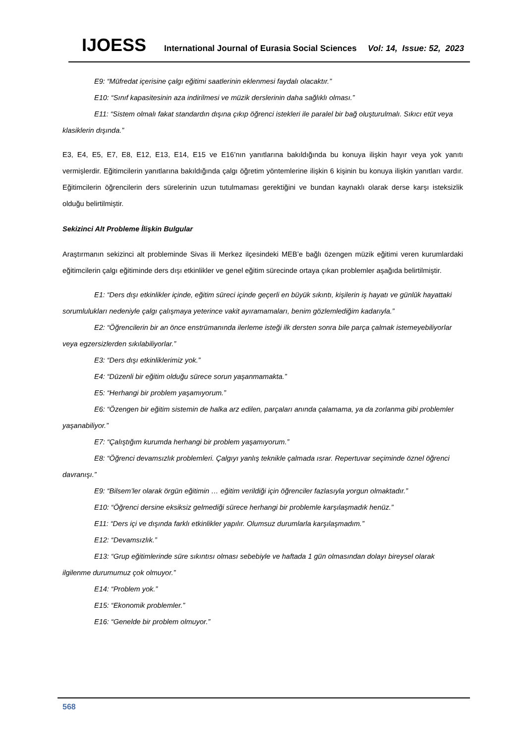IJOESS International Journal of Eurasia Social Sciences Vol: 14, Issue: 52, 2023
E9: “Müfredat içerisine çalgı eğitimi saatlerinin eklenmesi faydalı olacaktır.”
E10: “Sınıf kapasitesinin aza indirilmesi ve müzik derslerinin daha sağlıklı olması.”
E11: “Sistem olmalı fakat standardın dışına çıkıp öğrenci istekleri ile paralel bir bağ oluşturulmalı. Sıkıcı etüt veya klasiklerin dışında.”
E3, E4, E5, E7, E8, E12, E13, E14, E15 ve E16’nın yanıtlarına bakıldığında bu konuya ilişkin hayır veya yok yanıtı vermişlerdir. Eğitimcilerin yanıtlarına bakıldığında çalgı öğretim yöntemlerine ilişkin 6 kişinin bu konuya ilişkin yanıtları vardır. Eğitimcilerin öğrencilerin ders sürelerinin uzun tutulmaması gerektiğini ve bundan kaynaklı olarak derse karşı isteksizlik olduğu belirtilmiştir.
Sekizinci Alt Probleme İlişkin Bulgular
Araştırmanın sekizinci alt probleminde Sivas ili Merkez ilçesindeki MEB’e bağlı özengen müzik eğitimi veren kurumlardaki eğitimcilerin çalgı eğitiminde ders dışı etkinlikler ve genel eğitim sürecinde ortaya çıkan problemler aşağıda belirtilmiştir.
E1: “Ders dışı etkinlikler içinde, eğitim süreci içinde geçerli en büyük sıkıntı, kişilerin iş hayatı ve günlük hayattaki sorumlulukları nedeniyle çalgı çalışmaya yeterince vakit ayıramamaları, benim gözlemlediğim kadarıyla.”
E2: “Öğrencilerin bir an önce enstrümanında ilerleme isteği ilk dersten sonra bile parça çalmak istemeyebiliyorlar veya egzersizlerden sıkılabiliyorlar.”
E3: “Ders dışı etkinliklerimiz yok.”
E4: “Düzenli bir eğitim olduğu sürece sorun yaşanmamakta.”
E5: “Herhangi bir problem yaşamıyorum.”
E6: “Özengen bir eğitim sistemin de halka arz edilen, parçaları anında çalamama, ya da zorlanma gibi problemler yaşanabiliyor.”
E7: “Çalıştığım kurumda herhangi bir problem yaşamıyorum.”
E8: “Öğrenci devamsızlık problemleri. Çalgıyı yanlış teknikle çalmada ısrar. Repertuvar seçiminde öznel öğrenci davranışı.”
E9: “Bilsem’ler olarak örgün eğitimin … eğitim verildiği için öğrenciler fazlasıyla yorgun olmaktadır.”
E10: “Öğrenci dersine eksiksiz gelmediği sürece herhangi bir problemle karşılaşmadık henüz.”
E11: “Ders içi ve dışında farklı etkinlikler yapılır. Olumsuz durumlarla karşılaşmadım.”
E12: “Devamsızlık.”
E13: “Grup eğitimlerinde süre sıkıntısı olması sebebiyle ve haftada 1 gün olmasından dolayı bireysel olarak ilgilenme durumumuz çok olmuyor.”
E14: “Problem yok.”
E15: “Ekonomik problemler.”
E16: “Genelde bir problem olmuyor.”
568